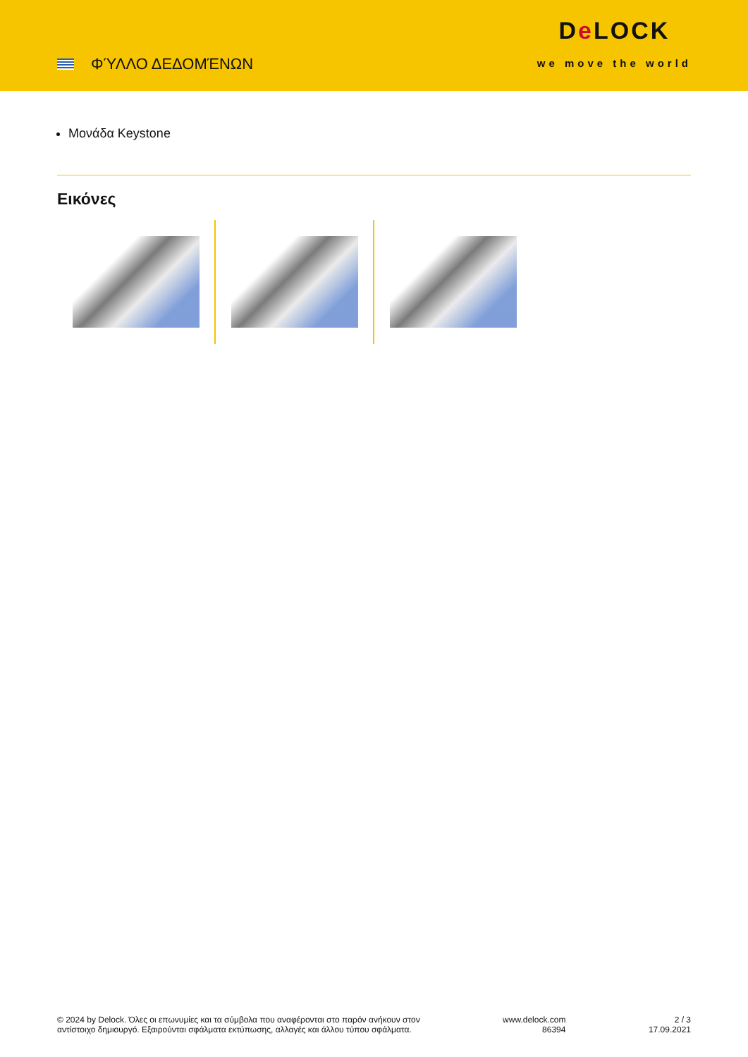ΦΎΛΛΟ ΔΕΔΟΜΈΝΩΝ
De LOCK
we move the world
Μονάδα Keystone
Εικόνες
© 2024 by Delock. Όλες οι επωνυμίες και τα σύμβολα που αναφέρονται στο παρόν ανήκουν στον
αντίστοιχο δημιουργό. Εξαιρούνται σφάλματα εκτύπωσης, αλλαγές και άλλου τύπου σφάλματα.
www.delock.com
86394
2 / 3
17.09.2021